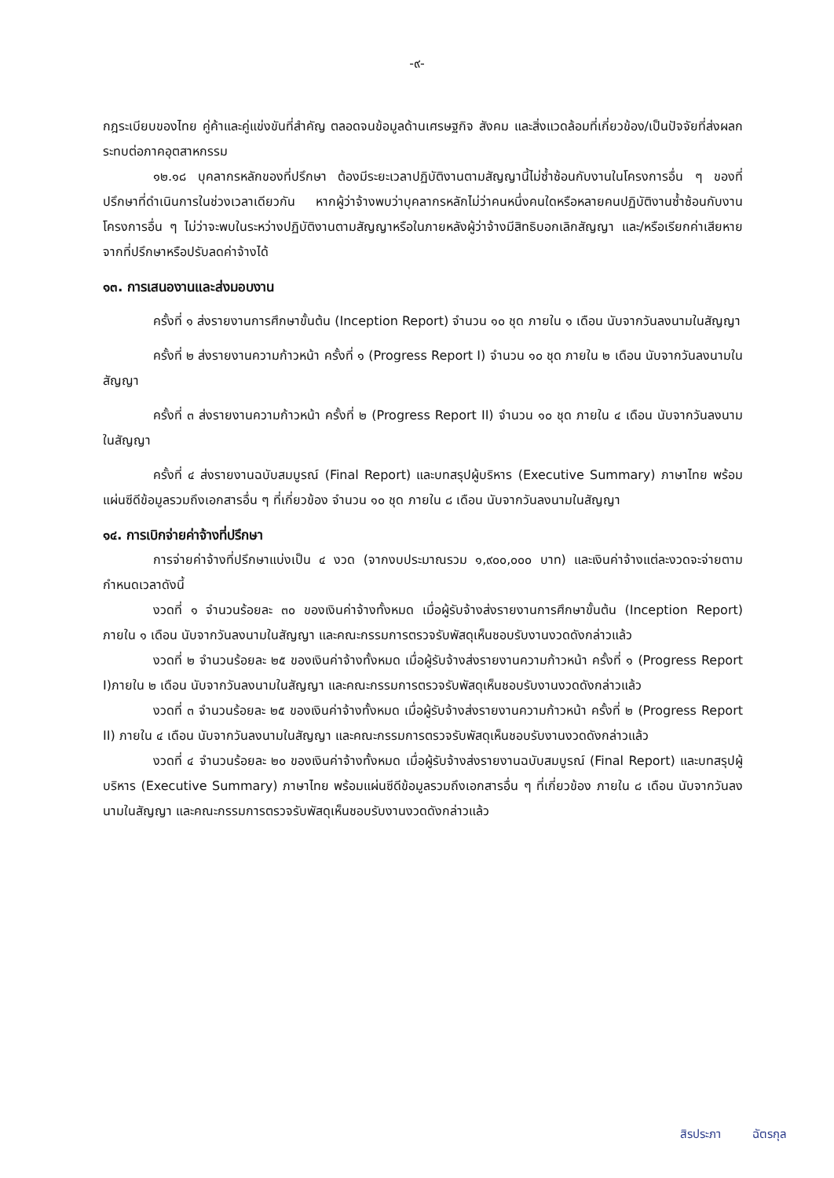-๙-
กฎระเบียบของไทย คู่ค้าและคู่แข่งขันที่สำคัญ ตลอดจนข้อมูลด้านเศรษฐกิจ สังคม และสิ่งแวดล้อมที่เกี่ยวข้อง/เป็นปัจจัยที่ส่งผลกระทบต่อภาคอุตสาหกรรม
๑๒.๑๘ บุคลากรหลักของที่ปรึกษา ต้องมีระยะเวลาปฏิบัติงานตามสัญญานี้ไม่ซ้ำซ้อนกับงานในโครงการอื่น ๆ ของที่ปรึกษาที่ดำเนินการในช่วงเวลาเดียวกัน หากผู้ว่าจ้างพบว่าบุคลากรหลักไม่ว่าคนหนึ่งคนใดหรือหลายคนปฏิบัติงานซ้ำซ้อนกับงานโครงการอื่น ๆ ไม่ว่าจะพบในระหว่างปฏิบัติงานตามสัญญาหรือในภายหลังผู้ว่าจ้างมีสิทธิบอกเลิกสัญญา และ/หรือเรียกค่าเสียหายจากที่ปรึกษาหรือปรับลดค่าจ้างได้
๑๓. การเสนองานและส่งมอบงาน
ครั้งที่ ๑ ส่งรายงานการศึกษาขั้นต้น (Inception Report) จำนวน ๑๐ ชุด ภายใน ๑ เดือน นับจากวันลงนามในสัญญา
ครั้งที่ ๒ ส่งรายงานความก้าวหน้า ครั้งที่ ๑ (Progress Report I) จำนวน ๑๐ ชุด ภายใน ๒ เดือน นับจากวันลงนามในสัญญา
ครั้งที่ ๓ ส่งรายงานความก้าวหน้า ครั้งที่ ๒ (Progress Report II) จำนวน ๑๐ ชุด ภายใน ๔ เดือน นับจากวันลงนามในสัญญา
ครั้งที่ ๔ ส่งรายงานฉบับสมบูรณ์ (Final Report) และบทสรุปผู้บริหาร (Executive Summary) ภาษาไทย พร้อมแผ่นซีดีข้อมูลรวมถึงเอกสารอื่น ๆ ที่เกี่ยวข้อง จำนวน ๑๐ ชุด ภายใน ๘ เดือน นับจากวันลงนามในสัญญา
๑๔. การเบิกจ่ายค่าจ้างที่ปรึกษา
การจ่ายค่าจ้างที่ปรึกษาแบ่งเป็น ๔ งวด (จากงบประมาณรวม ๑,๙๐๐,๐๐๐ บาท) และเงินค่าจ้างแต่ละงวดจะจ่ายตามกำหนดเวลาดังนี้
งวดที่ ๑ จำนวนร้อยละ ๓๐ ของเงินค่าจ้างทั้งหมด เมื่อผู้รับจ้างส่งรายงานการศึกษาขั้นต้น (Inception Report) ภายใน ๑ เดือน นับจากวันลงนามในสัญญา และคณะกรรมการตรวจรับพัสดุเห็นชอบรับงานงวดดังกล่าวแล้ว
งวดที่ ๒ จำนวนร้อยละ ๒๕ ของเงินค่าจ้างทั้งหมด เมื่อผู้รับจ้างส่งรายงานความก้าวหน้า ครั้งที่ ๑ (Progress Report I)ภายใน ๒ เดือน นับจากวันลงนามในสัญญา และคณะกรรมการตรวจรับพัสดุเห็นชอบรับงานงวดดังกล่าวแล้ว
งวดที่ ๓ จำนวนร้อยละ ๒๕ ของเงินค่าจ้างทั้งหมด เมื่อผู้รับจ้างส่งรายงานความก้าวหน้า ครั้งที่ ๒ (Progress Report II) ภายใน ๔ เดือน นับจากวันลงนามในสัญญา และคณะกรรมการตรวจรับพัสดุเห็นชอบรับงานงวดดังกล่าวแล้ว
งวดที่ ๔ จำนวนร้อยละ ๒๐ ของเงินค่าจ้างทั้งหมด เมื่อผู้รับจ้างส่งรายงานฉบับสมบูรณ์ (Final Report) และบทสรุปผู้บริหาร (Executive Summary) ภาษาไทย พร้อมแผ่นซีดีข้อมูลรวมถึงเอกสารอื่น ๆ ที่เกี่ยวข้อง ภายใน ๘ เดือน นับจากวันลงนามในสัญญา และคณะกรรมการตรวจรับพัสดุเห็นชอบรับงานงวดดังกล่าวแล้ว
สิรประภา ฉัตรกุล